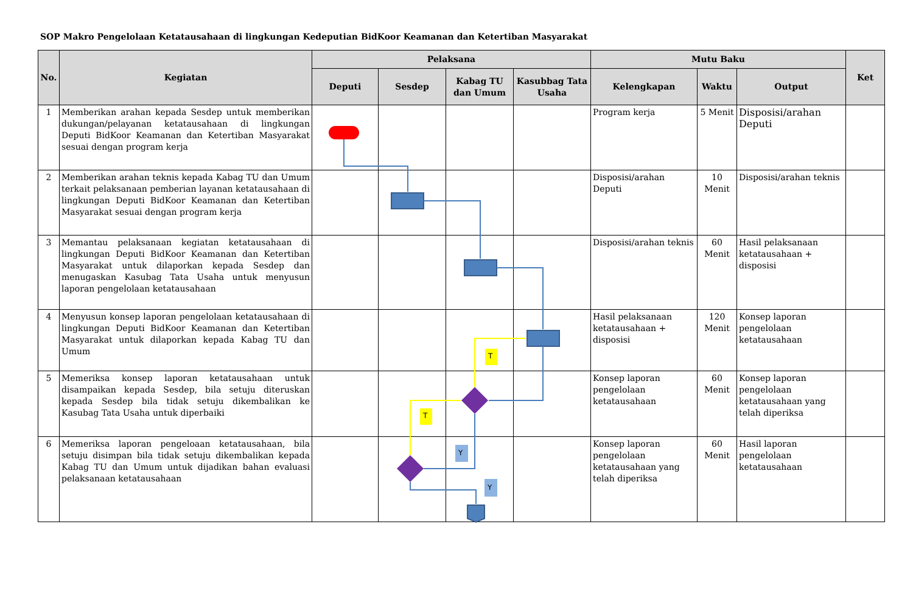SOP Makro Pengelolaan Ketatausahaan di lingkungan Kedeputian BidKoor Keamanan dan Ketertiban Masyarakat
| No. | Kegiatan | Pelaksana | | | | Mutu Baku | | | Ket |
| --- | --- | --- | --- | --- | --- | --- | --- | --- | --- |
| | | Deputi | Sesdep | Kabag TU dan Umum | Kasubbag Tata Usaha | Kelengkapan | Waktu | Output | |
| 1 | Memberikan arahan kepada Sesdep untuk memberikan dukungan/pelayanan ketatausahaan di lingkungan Deputi BidKoor Keamanan dan Ketertiban Masyarakat sesuai dengan program kerja | | | | | Program kerja | 5 Menit | Disposisi/arahan Deputi | |
| 2 | Memberikan arahan teknis kepada Kabag TU dan Umum terkait pelaksanaan pemberian layanan ketatausahaan di lingkungan Deputi BidKoor Keamanan dan Ketertiban Masyarakat sesuai dengan program kerja | | | | | Disposisi/arahan Deputi | 10 Menit | Disposisi/arahan teknis | |
| 3 | Memantau pelaksanaan kegiatan ketatausahaan di lingkungan Deputi BidKoor Keamanan dan Ketertiban Masyarakat untuk dilaporkan kepada Sesdep dan menugaskan Kasubag Tata Usaha untuk menyusun laporan pengelolaan ketatausahaan | | | | | Disposisi/arahan teknis | 60 Menit | Hasil pelaksanaan ketatausahaan + disposisi | |
| 4 | Menyusun konsep laporan pengelolaan ketatausahaan di lingkungan Deputi BidKoor Keamanan dan Ketertiban Masyarakat untuk dilaporkan kepada Kabag TU dan Umum | | | | | Hasil pelaksanaan ketatausahaan + disposisi | 120 Menit | Konsep laporan pengelolaan ketatausahaan | |
| 5 | Memeriksa konsep laporan ketatausahaan untuk disampaikan kepada Sesdep, bila setuju diteruskan kepada Sesdep bila tidak setuju dikembalikan ke Kasubag Tata Usaha untuk diperbaiki | | | | | Konsep laporan pengelolaan ketatausahaan | 60 Menit | Konsep laporan pengelolaan ketatausahaan yang telah diperiksa | |
| 6 | Memeriksa laporan pengeloaan ketatausahaan, bila setuju disimpan bila tidak setuju dikembalikan kepada Kabag TU dan Umum untuk dijadikan bahan evaluasi pelaksanaan ketatausahaan | | | | | Konsep laporan pengelolaan ketatausahaan yang telah diperiksa | 60 Menit | Hasil laporan pengelolaan ketatausahaan | |
T
T
Y
Y